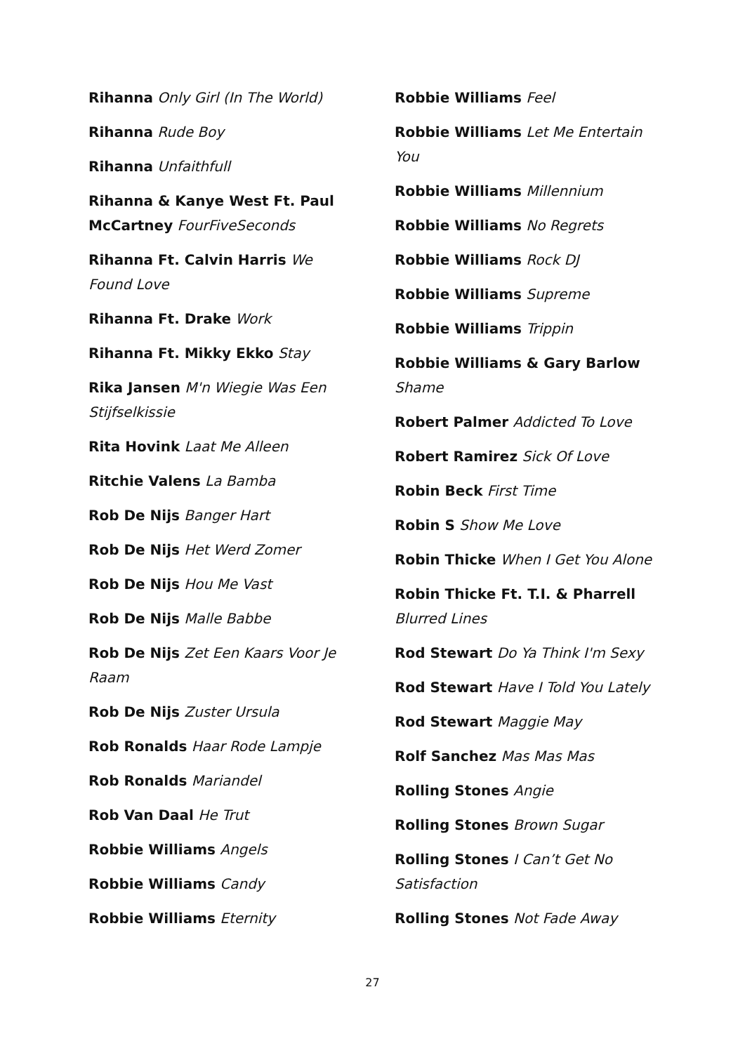Rihanna Only Girl (In The World)
Rihanna Rude Boy
Rihanna Unfaithfull
Rihanna & Kanye West Ft. Paul McCartney FourFiveSeconds
Rihanna Ft. Calvin Harris We Found Love
Rihanna Ft. Drake Work
Rihanna Ft. Mikky Ekko Stay
Rika Jansen M'n Wiegie Was Een Stijfselkissie
Rita Hovink Laat Me Alleen
Ritchie Valens La Bamba
Rob De Nijs Banger Hart
Rob De Nijs Het Werd Zomer
Rob De Nijs Hou Me Vast
Rob De Nijs Malle Babbe
Rob De Nijs Zet Een Kaars Voor Je Raam
Rob De Nijs Zuster Ursula
Rob Ronalds Haar Rode Lampje
Rob Ronalds Mariandel
Rob Van Daal He Trut
Robbie Williams Angels
Robbie Williams Candy
Robbie Williams Eternity
Robbie Williams Feel
Robbie Williams Let Me Entertain You
Robbie Williams Millennium
Robbie Williams No Regrets
Robbie Williams Rock DJ
Robbie Williams Supreme
Robbie Williams Trippin
Robbie Williams & Gary Barlow Shame
Robert Palmer Addicted To Love
Robert Ramirez Sick Of Love
Robin Beck First Time
Robin S Show Me Love
Robin Thicke When I Get You Alone
Robin Thicke Ft. T.I. & Pharrell Blurred Lines
Rod Stewart Do Ya Think I'm Sexy
Rod Stewart Have I Told You Lately
Rod Stewart Maggie May
Rolf Sanchez Mas Mas Mas
Rolling Stones Angie
Rolling Stones Brown Sugar
Rolling Stones I Can’t Get No Satisfaction
Rolling Stones Not Fade Away
27